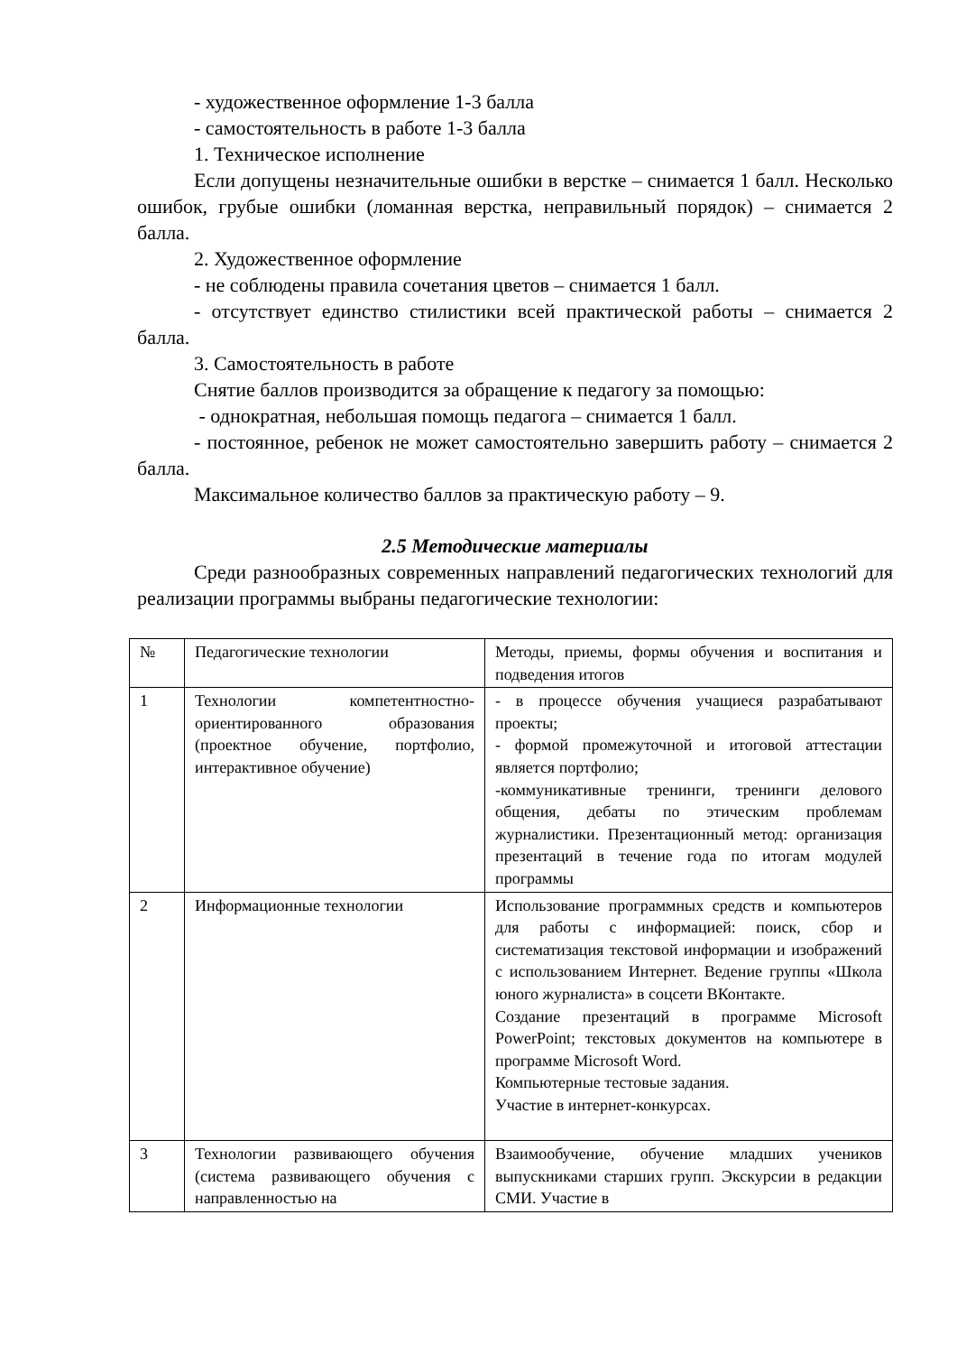- художественное оформление 1-3 балла
- самостоятельность в работе 1-3 балла
1. Техническое исполнение
Если допущены незначительные ошибки в верстке – снимается 1 балл. Несколько ошибок, грубые ошибки (ломанная верстка, неправильный порядок) – снимается 2 балла.
2. Художественное оформление
- не соблюдены правила сочетания цветов – снимается 1 балл.
- отсутствует единство стилистики всей практической работы – снимается 2 балла.
3. Самостоятельность в работе
Снятие баллов производится за обращение к педагогу за помощью:
- однократная, небольшая помощь педагога – снимается 1 балл.
- постоянное, ребенок не может самостоятельно завершить работу – снимается 2 балла.
Максимальное количество баллов за практическую работу – 9.
2.5 Методические материалы
Среди разнообразных современных направлений педагогических технологий для реализации программы выбраны педагогические технологии:
| № | Педагогические технологии | Методы, приемы, формы обучения и воспитания и подведения итогов |
| 1 | Технологии компетентностно-ориентированного образования (проектное обучение, портфолио, интерактивное обучение) | - в процессе обучения учащиеся разрабатывают проекты; - формой промежуточной и итоговой аттестации является портфолио; -коммуникативные тренинги, тренинги делового общения, дебаты по этическим проблемам журналистики. Презентационный метод: организация презентаций в течение года по итогам модулей программы |
| 2 | Информационные технологии | Использование программных средств и компьютеров для работы с информацией: поиск, сбор и систематизация текстовой информации и изображений с использованием Интернет. Ведение группы «Школа юного журналиста» в соцсети ВКонтакте. Создание презентаций в программе Microsoft PowerPoint; текстовых документов на компьютере в программе Microsoft Word. Компьютерные тестовые задания. Участие в интернет-конкурсах. |
| 3 | Технологии развивающего обучения (система развивающего обучения с направленностью на | Взаимообучение, обучение младших учеников выпускниками старших групп. Экскурсии в редакции СМИ. Участие в |